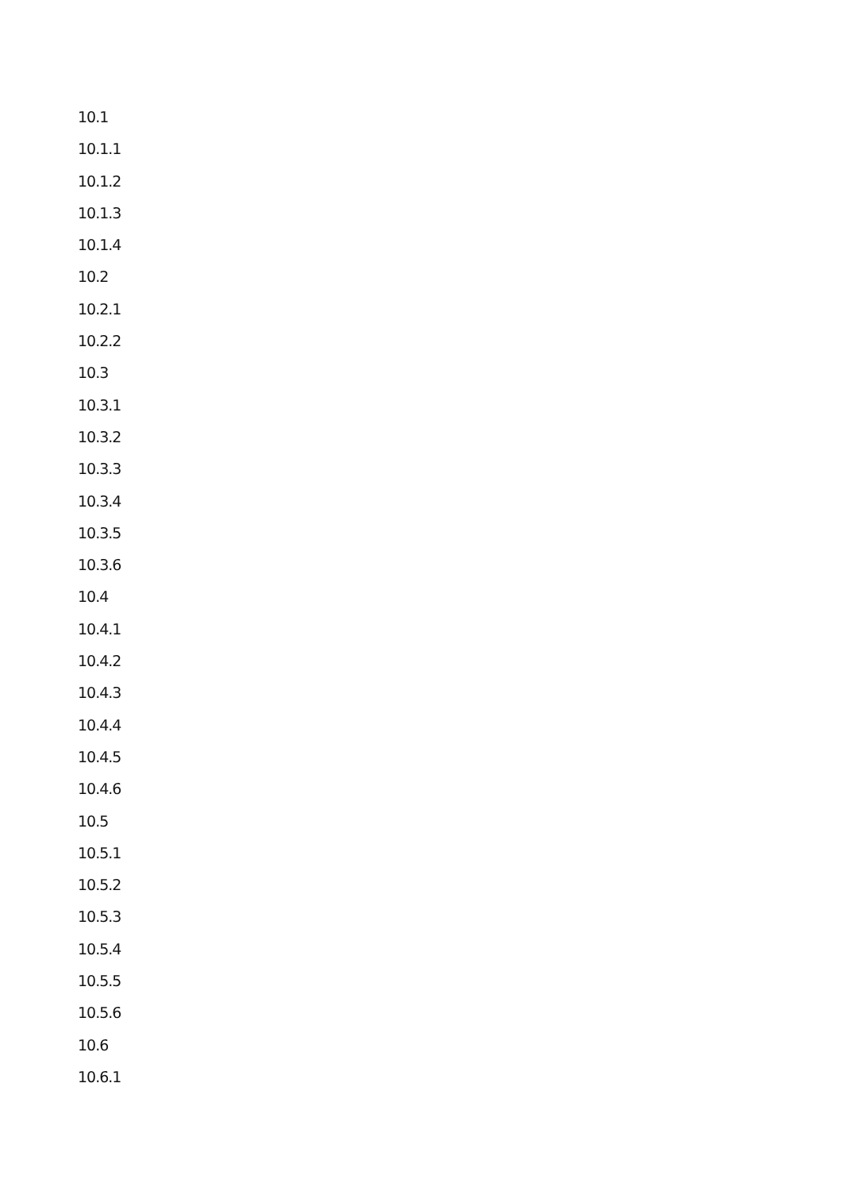10.1
10.1.1
10.1.2
10.1.3
10.1.4
10.2
10.2.1
10.2.2
10.3
10.3.1
10.3.2
10.3.3
10.3.4
10.3.5
10.3.6
10.4
10.4.1
10.4.2
10.4.3
10.4.4
10.4.5
10.4.6
10.5
10.5.1
10.5.2
10.5.3
10.5.4
10.5.5
10.5.6
10.6
10.6.1